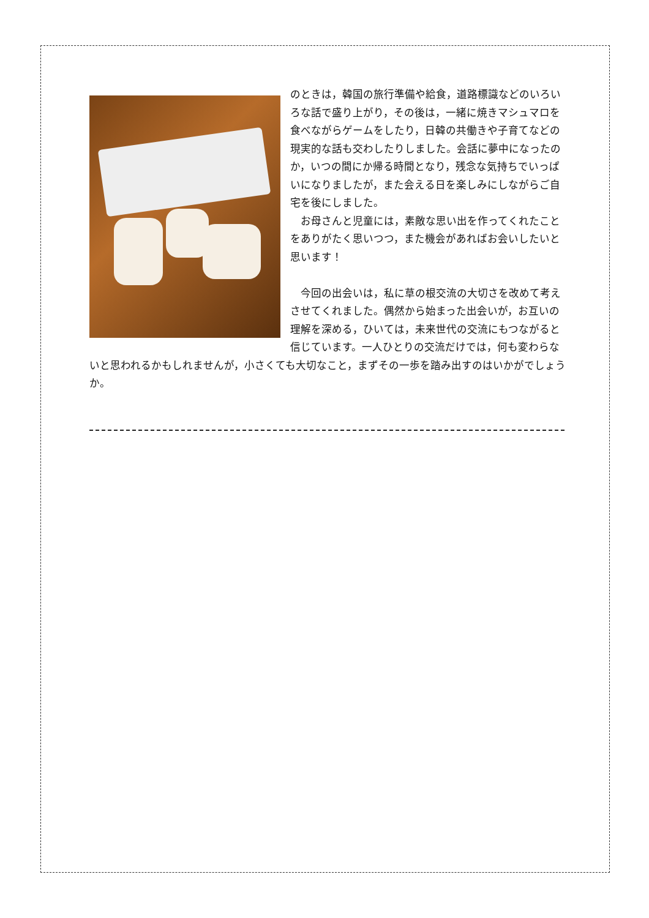のときは，韓国の旅行準備や給食，道路標識などのいろいろな話で盛り上がり，その後は，一緒に焼きマシュマロを食べながらゲームをしたり，日韓の共働きや子育てなどの現実的な話も交わしたりしました。会話に夢中になったのか，いつの間にか帰る時間となり，残念な気持ちでいっぱいになりましたが，また会える日を楽しみにしながらご自宅を後にしました。
　お母さんと児童には，素敵な思い出を作ってくれたことをありがたく思いつつ，また機会があればお会いしたいと思います！
　今回の出会いは，私に草の根交流の大切さを改めて考えさせてくれました。偶然から始まった出会いが，お互いの理解を深める，ひいては，未来世代の交流にもつながると信じています。一人ひとりの交流だけでは，何も変わらないと思われるかもしれませんが，小さくても大切なこと，まずその一歩を踏み出すのはいかがでしょうか。